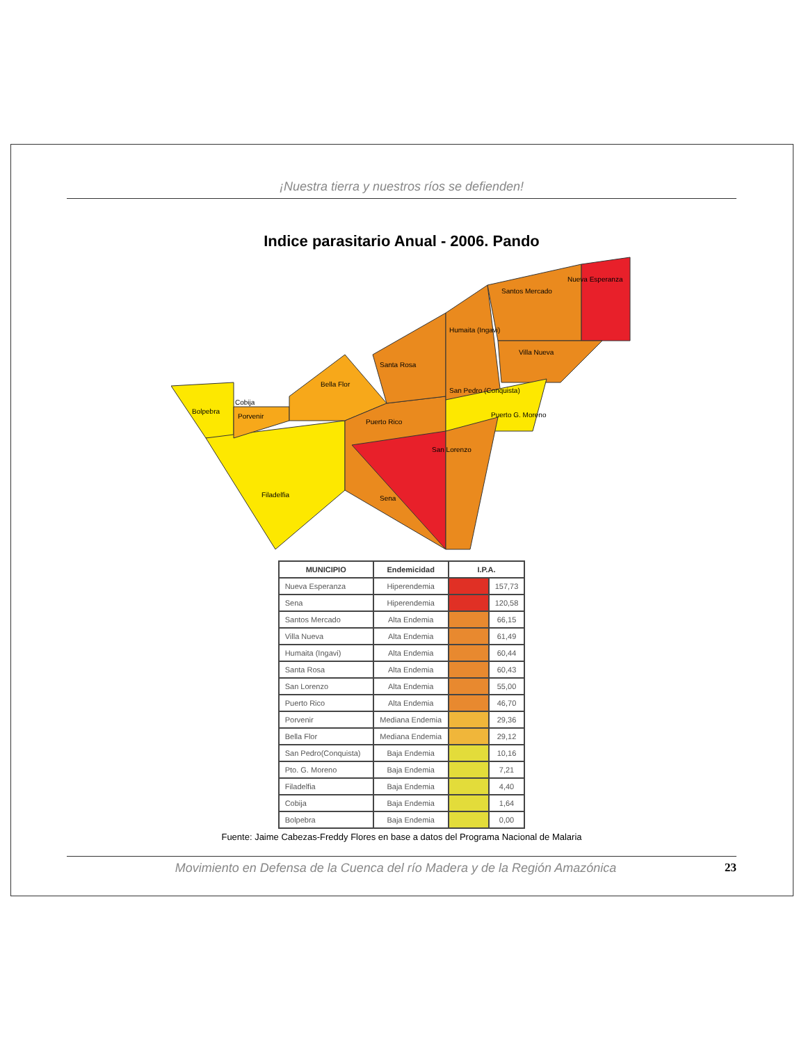¡Nuestra tierra y nuestros ríos se defienden!
Indice parasitario Anual - 2006. Pando
Bolpebra
Cobija
Porvenir
Bella Flor
Santa Rosa
Humaita (Ingavi)
Santos Mercado
Nueva Esperanza
Villa Nueva
San Pedro (Conquista)
Puerto G. Moreno
Puerto Rico
San Lorenzo
Filadelfia
Sena
| MUNICIPIO | Endemicidad | I.P.A. | |
| --- | --- | --- | --- |
| Nueva Esperanza | Hiperendemia | | 157,73 |
| Sena | Hiperendemia | | 120,58 |
| Santos Mercado | Alta Endemia | | 66,15 |
| Villa Nueva | Alta Endemia | | 61,49 |
| Humaita (Ingavi) | Alta Endemia | | 60,44 |
| Santa Rosa | Alta Endemia | | 60,43 |
| San Lorenzo | Alta Endemia | | 55,00 |
| Puerto Rico | Alta Endemia | | 46,70 |
| Porvenir | Mediana Endemia | | 29,36 |
| Bella Flor | Mediana Endemia | | 29,12 |
| San Pedro(Conquista) | Baja Endemia | | 10,16 |
| Pto. G. Moreno | Baja Endemia | | 7,21 |
| Filadelfia | Baja Endemia | | 4,40 |
| Cobija | Baja Endemia | | 1,64 |
| Bolpebra | Baja Endemia | | 0,00 |
Fuente: Jaime Cabezas-Freddy Flores en base a datos del Programa Nacional de Malaria
Movimiento en Defensa de la Cuenca del río Madera y de la Región Amazónica 23